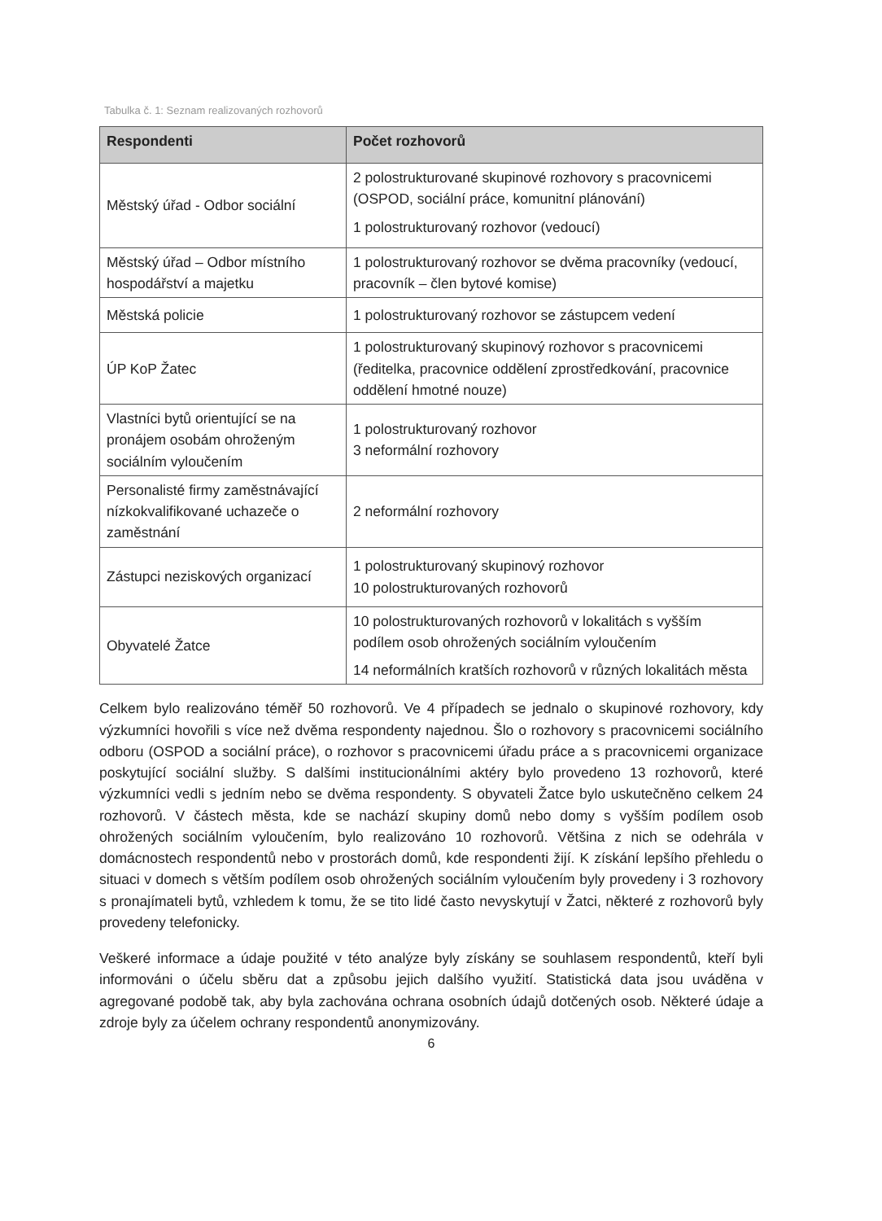Tabulka č. 1: Seznam realizovaných rozhovorů
| Respondenti | Počet rozhovorů |
| --- | --- |
| Městský úřad - Odbor sociální | 2 polostrukturované skupinové rozhovory s pracovnicemi (OSPOD, sociální práce, komunitní plánování) 1 polostrukturovaný rozhovor (vedoucí) |
| Městský úřad – Odbor místního hospodářství a majetku | 1 polostrukturovaný rozhovor se dvěma pracovníky (vedoucí, pracovník – člen bytové komise) |
| Městská policie | 1 polostrukturovaný rozhovor se zástupcem vedení |
| ÚP KoP Žatec | 1 polostrukturovaný skupinový rozhovor s pracovnicemi (ředitelka, pracovnice oddělení zprostředkování, pracovnice oddělení hmotné nouze) |
| Vlastníci bytů orientující se na pronájem osobám ohroženým sociálním vyloučením | 1 polostrukturovaný rozhovor 3 neformální rozhovory |
| Personalisté firmy zaměstnávající nízkokvalifikované uchazeče o zaměstnání | 2 neformální rozhovory |
| Zástupci neziskových organizací | 1 polostrukturovaný skupinový rozhovor 10 polostrukturovaných rozhovorů |
| Obyvatelé Žatce | 10 polostrukturovaných rozhovorů v lokalitách s vyšším podílem osob ohrožených sociálním vyloučením 14 neformálních kratších rozhovorů v různých lokalitách města |
Celkem bylo realizováno téměř 50 rozhovorů. Ve 4 případech se jednalo o skupinové rozhovory, kdy výzkumníci hovořili s více než dvěma respondenty najednou. Šlo o rozhovory s pracovnicemi sociálního odboru (OSPOD a sociální práce), o rozhovor s pracovnicemi úřadu práce a s pracovnicemi organizace poskytující sociální služby. S dalšími institucionálními aktéry bylo provedeno 13 rozhovorů, které výzkumníci vedli s jedním nebo se dvěma respondenty. S obyvateli Žatce bylo uskutečněno celkem 24 rozhovorů. V částech města, kde se nachází skupiny domů nebo domy s vyšším podílem osob ohrožených sociálním vyloučením, bylo realizováno 10 rozhovorů. Většina z nich se odehrála v domácnostech respondentů nebo v prostorách domů, kde respondenti žijí. K získání lepšího přehledu o situaci v domech s větším podílem osob ohrožených sociálním vyloučením byly provedeny i 3 rozhovory s pronajímateli bytů, vzhledem k tomu, že se tito lidé často nevyskytují v Žatci, některé z rozhovorů byly provedeny telefonicky.
Veškeré informace a údaje použité v této analýze byly získány se souhlasem respondentů, kteří byli informováni o účelu sběru dat a způsobu jejich dalšího využití. Statistická data jsou uváděna v agregované podobě tak, aby byla zachována ochrana osobních údajů dotčených osob. Některé údaje a zdroje byly za účelem ochrany respondentů anonymizovány.
6